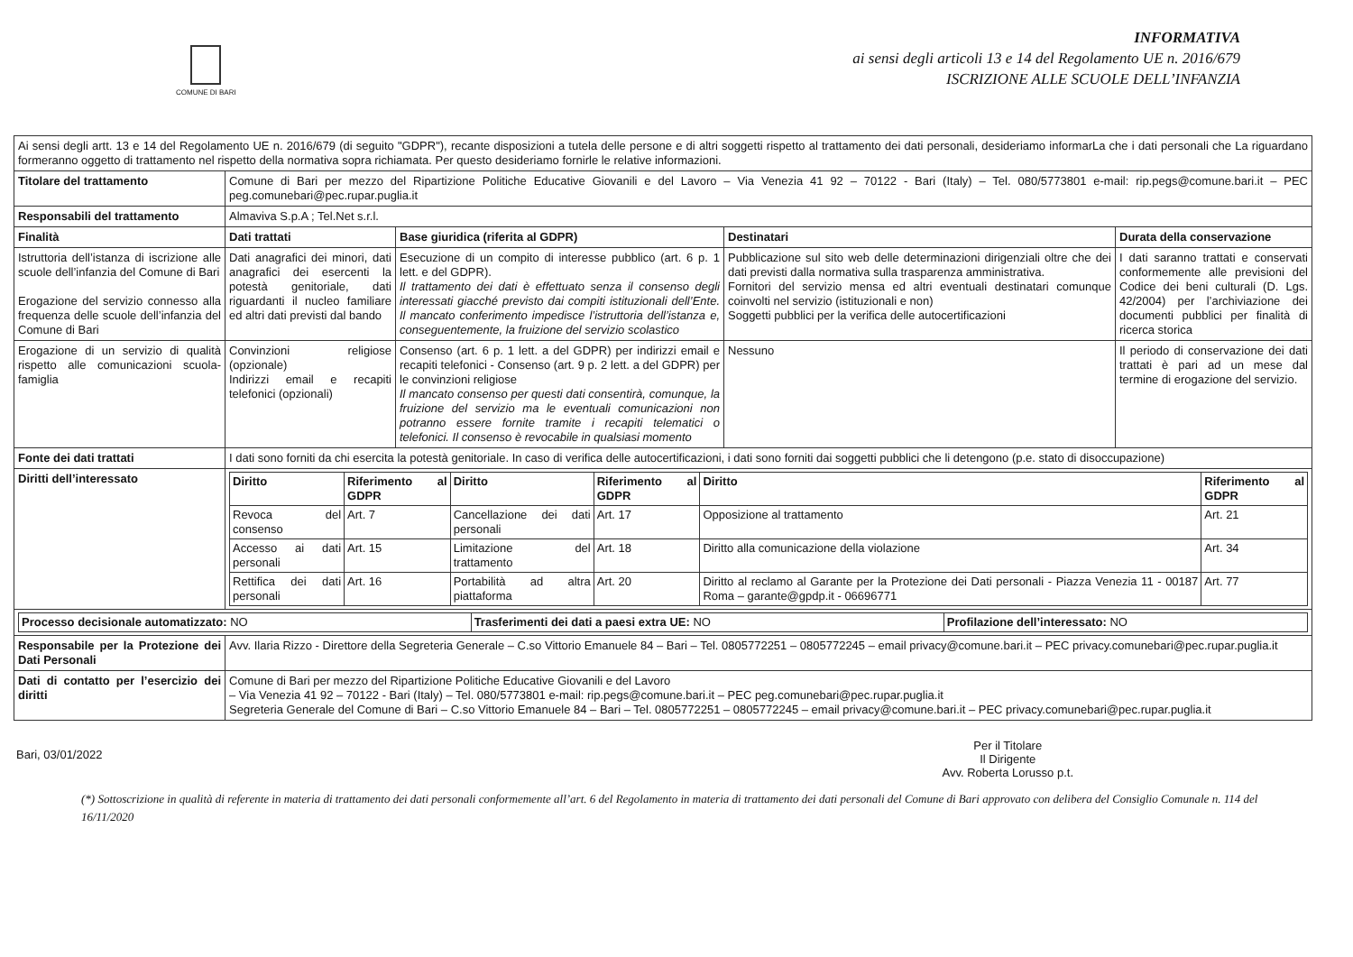COMUNE DI BARI
INFORMATIVA
ai sensi degli articoli 13 e 14 del Regolamento UE n. 2016/679
ISCRIZIONE ALLE SCUOLE DELL’INFANZIA
| Ai sensi degli artt. 13 e 14 del Regolamento UE n. 2016/679 (di seguito "GDPR"), recante disposizioni a tutela delle persone e di altri soggetti rispetto al trattamento dei dati personali, desideriamo informarLa che i dati personali che La riguardano formeranno oggetto di trattamento nel rispetto della normativa sopra richiamata. Per questo desideriamo fornirle le relative informazioni. | | | | |
| Titolare del trattamento | Comune di Bari per mezzo del Ripartizione Politiche Educative Giovanili e del Lavoro – Via Venezia 41 92 – 70122 - Bari (Italy) – Tel. 080/5773801 e-mail: rip.pegs@comune.bari.it – PEC peg.comunebari@pec.rupar.puglia.it | | | |
| Responsabili del trattamento | Almaviva S.p.A ; Tel.Net s.r.l. | | | |
| Finalità | Dati trattati | Base giuridica (riferita al GDPR) | Destinatari | Durata della conservazione |
| Istruttoria dell’istanza di iscrizione alle scuole dell’infanzia del Comune di Bari Erogazione del servizio connesso alla frequenza delle scuole dell’infanzia del Comune di Bari | Dati anagrafici dei minori, dati anagrafici dei esercenti la potestà genitoriale, dati riguardanti il nucleo familiare ed altri dati previsti dal bando | Esecuzione di un compito di interesse pubblico (art. 6 p. 1 lett. e del GDPR). Il trattamento dei dati è effettuato senza il consenso degli interessati giacché previsto dai compiti istituzionali dell’Ente. Il mancato conferimento impedisce l’istruttoria dell’istanza e, conseguentemente, la fruizione del servizio scolastico | Pubblicazione sul sito web delle determinazioni dirigenziali oltre che dei dati previsti dalla normativa sulla trasparenza amministrativa. Fornitori del servizio mensa ed altri eventuali destinatari comunque coinvolti nel servizio (istituzionali e non) Soggetti pubblici per la verifica delle autocertificazioni | I dati saranno trattati e conservati conformemente alle previsioni del Codice dei beni culturali (D. Lgs. 42/2004) per l’archiviazione dei documenti pubblici per finalità di ricerca storica |
| Erogazione di un servizio di qualità rispetto alle comunicazioni scuola-famiglia | Convinzioni religiose (opzionale) Indirizzi email e recapiti telefonici (opzionali) | Consenso (art. 6 p. 1 lett. a del GDPR) per indirizzi email e recapiti telefonici - Consenso (art. 9 p. 2 lett. a del GDPR) per le convinzioni religiose Il mancato consenso per questi dati consentirà, comunque, la fruizione del servizio ma le eventuali comunicazioni non potranno essere fornite tramite i recapiti telematici o telefonici. Il consenso è revocabile in qualsiasi momento | Nessuno | Il periodo di conservazione dei dati trattati è pari ad un mese dal termine di erogazione del servizio. |
| Fonte dei dati trattati | I dati sono forniti da chi esercita la potestà genitoriale. In caso di verifica delle autocertificazioni, i dati sono forniti dai soggetti pubblici che li detengono (p.e. stato di disoccupazione) | | | |
| Diritti dell’interessato | / Diritto / Riferimento al GDPR / Diritto / Riferimento al GDPR / Diritto / Riferimento al GDPR / / Revoca del consenso / Art. 7 / Cancellazione dei dati personali / Art. 17 / Opposizione al trattamento / Art. 21 / / Accesso ai dati personali / Art. 15 / Limitazione del trattamento / Art. 18 / Diritto alla comunicazione della violazione / Art. 34 / / Rettifica dei dati personali / Art. 16 / Portabilità ad altra piattaforma / Art. 20 / Diritto al reclamo al Garante per la Protezione dei Dati personali - Piazza Venezia 11 - 00187 Roma – garante@gpdp.it - 06696771 / Art. 77 / | | | |
| / Processo decisionale automatizzato: NO / Trasferimenti dei dati a paesi extra UE: NO / Profilazione dell’interessato: NO / | | | | |
| Responsabile per la Protezione dei Dati Personali | Avv. Ilaria Rizzo - Direttore della Segreteria Generale – C.so Vittorio Emanuele 84 – Bari – Tel. 0805772251 – 0805772245 – email privacy@comune.bari.it – PEC privacy.comunebari@pec.rupar.puglia.it | | | |
| Dati di contatto per l’esercizio dei diritti | Comune di Bari per mezzo del Ripartizione Politiche Educative Giovanili e del Lavoro – Via Venezia 41 92 – 70122 - Bari (Italy) – Tel. 080/5773801 e-mail: rip.pegs@comune.bari.it – PEC peg.comunebari@pec.rupar.puglia.it Segreteria Generale del Comune di Bari – C.so Vittorio Emanuele 84 – Bari – Tel. 0805772251 – 0805772245 – email privacy@comune.bari.it – PEC privacy.comunebari@pec.rupar.puglia.it | | | |
Bari, 03/01/2022
Per il Titolare
Il Dirigente
Avv. Roberta Lorusso p.t.
(*) Sottoscrizione in qualità di referente in materia di trattamento dei dati personali conformemente all’art. 6 del Regolamento in materia di trattamento dei dati personali del Comune di Bari approvato con delibera del Consiglio Comunale n. 114 del 16/11/2020